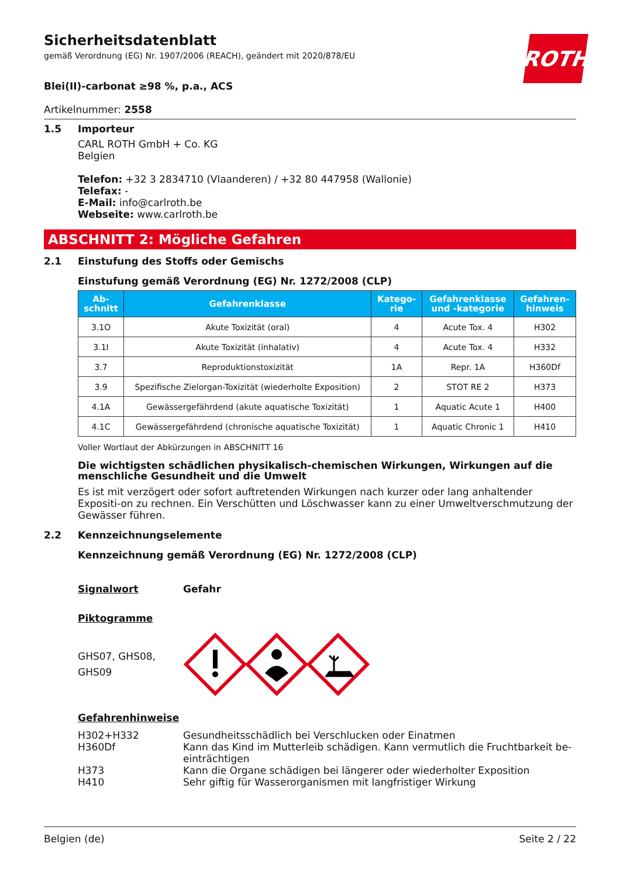Sicherheitsdatenblatt
gemäß Verordnung (EG) Nr. 1907/2006 (REACH), geändert mit 2020/878/EU
ROTH
Blei(II)-carbonat ≥98 %, p.a., ACS
Artikelnummer: 2558
1.5 Importeur
CARL ROTH GmbH + Co. KG
Belgien
Telefon: +32 3 2834710 (Vlaanderen) / +32 80 447958 (Wallonie)
Telefax: -
E-Mail: info@carlroth.be
Webseite: www.carlroth.be
ABSCHNITT 2: Mögliche Gefahren
2.1 Einstufung des Stoffs oder Gemischs
Einstufung gemäß Verordnung (EG) Nr. 1272/2008 (CLP)
| Ab- schnitt | Gefahrenklasse | Katego- rie | Gefahrenklasse und -kategorie | Gefahren- hinweis |
| --- | --- | --- | --- | --- |
| 3.1O | Akute Toxizität (oral) | 4 | Acute Tox. 4 | H302 |
| 3.1I | Akute Toxizität (inhalativ) | 4 | Acute Tox. 4 | H332 |
| 3.7 | Reproduktionstoxizität | 1A | Repr. 1A | H360Df |
| 3.9 | Spezifische Zielorgan-Toxizität (wiederholte Exposition) | 2 | STOT RE 2 | H373 |
| 4.1A | Gewässergefährdend (akute aquatische Toxizität) | 1 | Aquatic Acute 1 | H400 |
| 4.1C | Gewässergefährdend (chronische aquatische Toxizität) | 1 | Aquatic Chronic 1 | H410 |
Voller Wortlaut der Abkürzungen in ABSCHNITT 16
Die wichtigsten schädlichen physikalisch-chemischen Wirkungen, Wirkungen auf die menschliche Gesundheit und die Umwelt
Es ist mit verzögert oder sofort auftretenden Wirkungen nach kurzer oder lang anhaltender Expositi-on zu rechnen. Ein Verschütten und Löschwasser kann zu einer Umweltverschmutzung der Gewässer führen.
2.2 Kennzeichnungselemente
Kennzeichnung gemäß Verordnung (EG) Nr. 1272/2008 (CLP)
Signalwort Gefahr
Piktogramme
GHS07, GHS08,
GHS09
Gefahrenhinweise
H302+H332 Gesundheitsschädlich bei Verschlucken oder Einatmen
H360Df Kann das Kind im Mutterleib schädigen. Kann vermutlich die Fruchtbarkeit be-einträchtigen
H373 Kann die Organe schädigen bei längerer oder wiederholter Exposition
H410 Sehr giftig für Wasserorganismen mit langfristiger Wirkung
Belgien (de) Seite 2 / 22